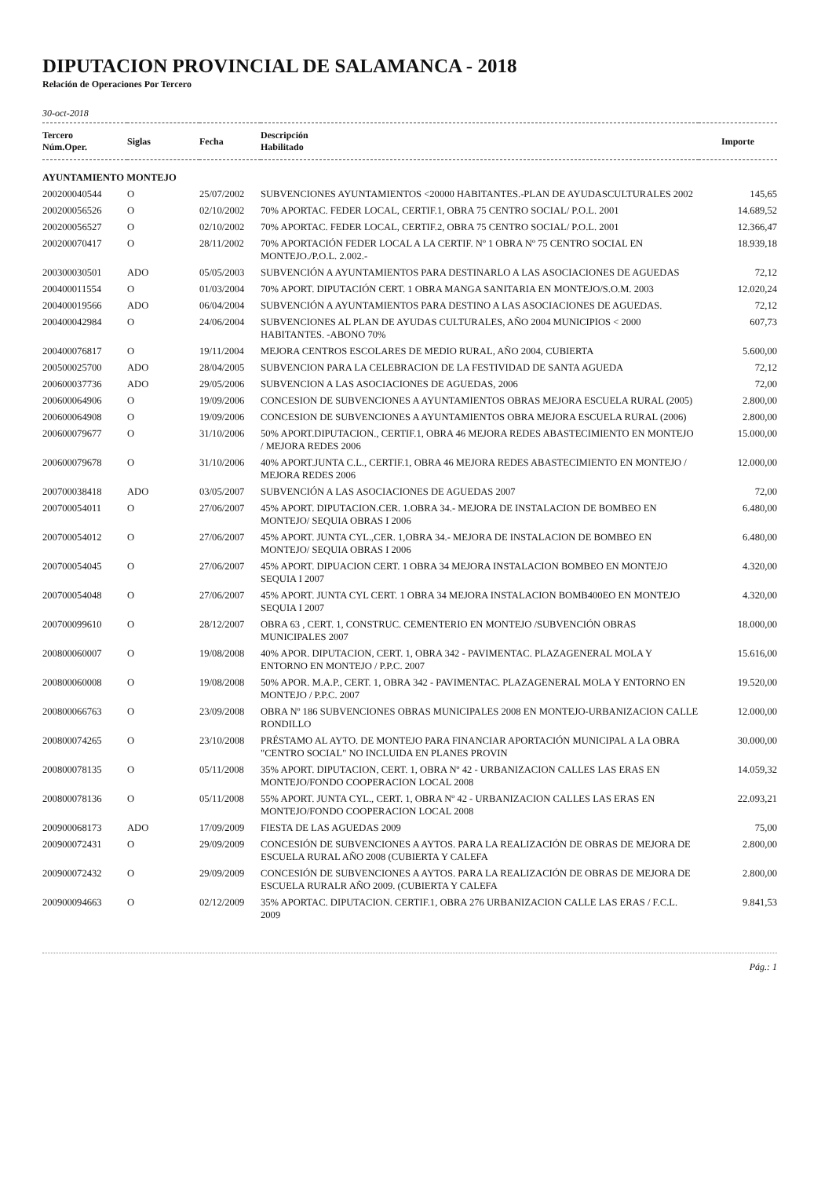DIPUTACION PROVINCIAL DE SALAMANCA - 2018
Relación de Operaciones Por Tercero
30-oct-2018
| Tercero Núm.Oper. | Siglas | Fecha | Descripción Habilitado | Importe |
| --- | --- | --- | --- | --- |
| AYUNTAMIENTO MONTEJO | | | | |
| 200200040544 | O | 25/07/2002 | SUBVENCIONES AYUNTAMIENTOS <20000 HABITANTES.-PLAN DE AYUDASCULTURALES 2002 | 145,65 |
| 200200056526 | O | 02/10/2002 | 70% APORTAC. FEDER LOCAL, CERTIF.1, OBRA 75 CENTRO SOCIAL/ P.O.L. 2001 | 14.689,52 |
| 200200056527 | O | 02/10/2002 | 70% APORTAC. FEDER LOCAL, CERTIF.2, OBRA 75 CENTRO SOCIAL/ P.O.L. 2001 | 12.366,47 |
| 200200070417 | O | 28/11/2002 | 70% APORTACIÓN FEDER LOCAL A LA CERTIF. Nº 1 OBRA Nº 75 CENTRO SOCIAL EN MONTEJO./P.O.L. 2.002.- | 18.939,18 |
| 200300030501 | ADO | 05/05/2003 | SUBVENCIÓN A AYUNTAMIENTOS PARA DESTINARLO A LAS ASOCIACIONES DE AGUEDAS | 72,12 |
| 200400011554 | O | 01/03/2004 | 70% APORT. DIPUTACIÓN CERT. 1 OBRA MANGA SANITARIA EN MONTEJO/S.O.M. 2003 | 12.020,24 |
| 200400019566 | ADO | 06/04/2004 | SUBVENCIÓN A AYUNTAMIENTOS PARA DESTINO A LAS ASOCIACIONES DE AGUEDAS. | 72,12 |
| 200400042984 | O | 24/06/2004 | SUBVENCIONES AL PLAN DE AYUDAS CULTURALES, AÑO 2004 MUNICIPIOS < 2000 HABITANTES. -ABONO 70% | 607,73 |
| 200400076817 | O | 19/11/2004 | MEJORA CENTROS ESCOLARES DE MEDIO RURAL, AÑO 2004, CUBIERTA | 5.600,00 |
| 200500025700 | ADO | 28/04/2005 | SUBVENCION PARA LA CELEBRACION DE LA FESTIVIDAD DE SANTA AGUEDA | 72,12 |
| 200600037736 | ADO | 29/05/2006 | SUBVENCION A LAS ASOCIACIONES DE AGUEDAS, 2006 | 72,00 |
| 200600064906 | O | 19/09/2006 | CONCESION DE SUBVENCIONES A AYUNTAMIENTOS OBRAS MEJORA ESCUELA RURAL (2005) | 2.800,00 |
| 200600064908 | O | 19/09/2006 | CONCESION DE SUBVENCIONES A AYUNTAMIENTOS OBRA MEJORA ESCUELA RURAL (2006) | 2.800,00 |
| 200600079677 | O | 31/10/2006 | 50% APORT.DIPUTACION., CERTIF.1, OBRA 46 MEJORA REDES ABASTECIMIENTO EN MONTEJO / MEJORA REDES 2006 | 15.000,00 |
| 200600079678 | O | 31/10/2006 | 40% APORT.JUNTA C.L., CERTIF.1, OBRA 46 MEJORA REDES ABASTECIMIENTO EN MONTEJO / MEJORA REDES 2006 | 12.000,00 |
| 200700038418 | ADO | 03/05/2007 | SUBVENCIÓN A LAS ASOCIACIONES DE AGUEDAS 2007 | 72,00 |
| 200700054011 | O | 27/06/2007 | 45% APORT. DIPUTACION.CER. 1.OBRA 34.- MEJORA DE INSTALACION DE BOMBEO EN MONTEJO/ SEQUIA OBRAS I 2006 | 6.480,00 |
| 200700054012 | O | 27/06/2007 | 45% APORT. JUNTA CYL.,CER. 1,OBRA 34.- MEJORA DE INSTALACION DE BOMBEO EN MONTEJO/ SEQUIA OBRAS I 2006 | 6.480,00 |
| 200700054045 | O | 27/06/2007 | 45% APORT. DIPUACION CERT. 1 OBRA 34 MEJORA INSTALACION BOMBEO EN MONTEJO SEQUIA I 2007 | 4.320,00 |
| 200700054048 | O | 27/06/2007 | 45% APORT. JUNTA CYL CERT. 1 OBRA 34 MEJORA INSTALACION BOMB400EO EN MONTEJO SEQUIA I 2007 | 4.320,00 |
| 200700099610 | O | 28/12/2007 | OBRA 63 , CERT. 1, CONSTRUC. CEMENTERIO EN MONTEJO /SUBVENCIÓN OBRAS MUNICIPALES 2007 | 18.000,00 |
| 200800060007 | O | 19/08/2008 | 40% APOR. DIPUTACION, CERT. 1, OBRA 342 - PAVIMENTAC. PLAZAGENERAL MOLA Y ENTORNO EN MONTEJO / P.P.C. 2007 | 15.616,00 |
| 200800060008 | O | 19/08/2008 | 50% APOR. M.A.P., CERT. 1, OBRA 342 - PAVIMENTAC. PLAZAGENERAL MOLA Y ENTORNO EN MONTEJO / P.P.C. 2007 | 19.520,00 |
| 200800066763 | O | 23/09/2008 | OBRA Nº 186 SUBVENCIONES OBRAS MUNICIPALES 2008 EN MONTEJO-URBANIZACION CALLE RONDILLO | 12.000,00 |
| 200800074265 | O | 23/10/2008 | PRÉSTAMO AL AYTO. DE MONTEJO PARA FINANCIAR APORTACIÓN MUNICIPAL A LA OBRA "CENTRO SOCIAL" NO INCLUIDA EN PLANES PROVIN | 30.000,00 |
| 200800078135 | O | 05/11/2008 | 35% APORT. DIPUTACION, CERT. 1, OBRA Nº 42 - URBANIZACION CALLES LAS ERAS EN MONTEJO/FONDO COOPERACION LOCAL 2008 | 14.059,32 |
| 200800078136 | O | 05/11/2008 | 55% APORT. JUNTA CYL., CERT. 1, OBRA Nº 42 - URBANIZACION CALLES LAS ERAS EN MONTEJO/FONDO COOPERACION LOCAL 2008 | 22.093,21 |
| 200900068173 | ADO | 17/09/2009 | FIESTA DE LAS AGUEDAS 2009 | 75,00 |
| 200900072431 | O | 29/09/2009 | CONCESIÓN DE SUBVENCIONES A AYTOS. PARA LA REALIZACIÓN DE OBRAS DE MEJORA DE ESCUELA RURAL AÑO 2008 (CUBIERTA Y CALEFA | 2.800,00 |
| 200900072432 | O | 29/09/2009 | CONCESIÓN DE SUBVENCIONES A AYTOS. PARA LA REALIZACIÓN DE OBRAS DE MEJORA DE ESCUELA RURALR AÑO 2009. (CUBIERTA Y CALEFA | 2.800,00 |
| 200900094663 | O | 02/12/2009 | 35% APORTAC. DIPUTACION. CERTIF.1, OBRA 276 URBANIZACION CALLE LAS ERAS / F.C.L. 2009 | 9.841,53 |
Pág.: 1